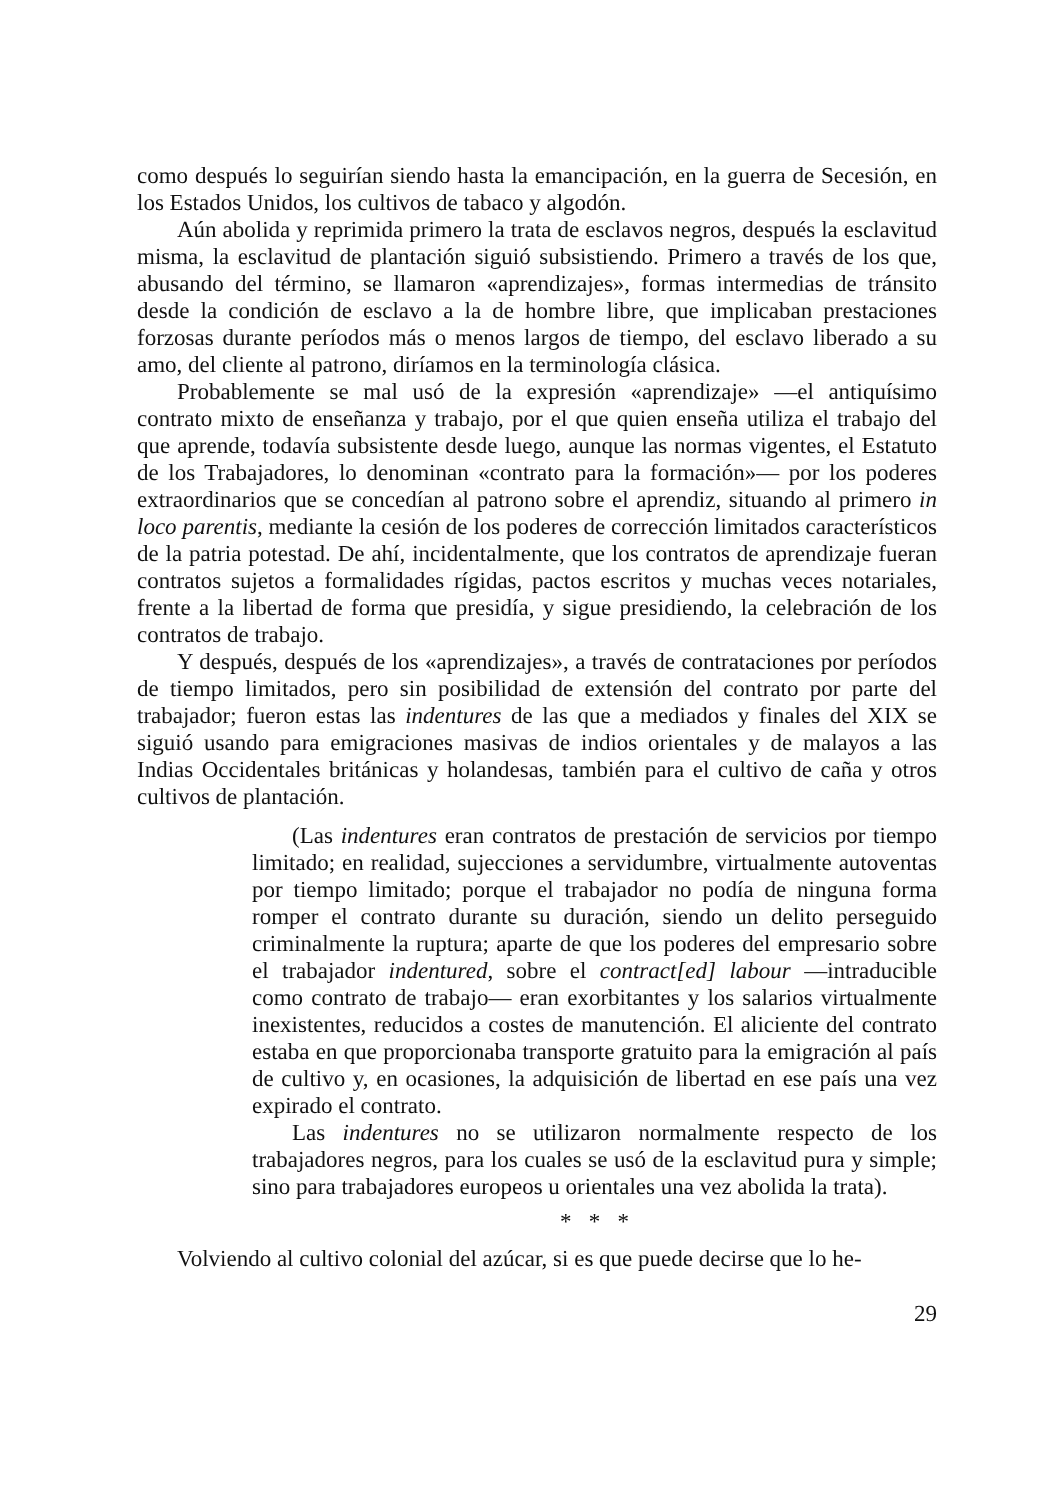como después lo seguirían siendo hasta la emancipación, en la guerra de Secesión, en los Estados Unidos, los cultivos de tabaco y algodón.
Aún abolida y reprimida primero la trata de esclavos negros, después la esclavitud misma, la esclavitud de plantación siguió subsistiendo. Primero a través de los que, abusando del término, se llamaron «aprendizajes», formas intermedias de tránsito desde la condición de esclavo a la de hombre libre, que implicaban prestaciones forzosas durante períodos más o menos largos de tiempo, del esclavo liberado a su amo, del cliente al patrono, diríamos en la terminología clásica.
Probablemente se mal usó de la expresión «aprendizaje» —el antiquísimo contrato mixto de enseñanza y trabajo, por el que quien enseña utiliza el trabajo del que aprende, todavía subsistente desde luego, aunque las normas vigentes, el Estatuto de los Trabajadores, lo denominan «contrato para la formación»— por los poderes extraordinarios que se concedían al patrono sobre el aprendiz, situando al primero in loco parentis, mediante la cesión de los poderes de corrección limitados característicos de la patria potestad. De ahí, incidentalmente, que los contratos de aprendizaje fueran contratos sujetos a formalidades rígidas, pactos escritos y muchas veces notariales, frente a la libertad de forma que presidía, y sigue presidiendo, la celebración de los contratos de trabajo.
Y después, después de los «aprendizajes», a través de contrataciones por períodos de tiempo limitados, pero sin posibilidad de extensión del contrato por parte del trabajador; fueron estas las indentures de las que a mediados y finales del XIX se siguió usando para emigraciones masivas de indios orientales y de malayos a las Indias Occidentales británicas y holandesas, también para el cultivo de caña y otros cultivos de plantación.
(Las indentures eran contratos de prestación de servicios por tiempo limitado; en realidad, sujecciones a servidumbre, virtualmente autoventas por tiempo limitado; porque el trabajador no podía de ninguna forma romper el contrato durante su duración, siendo un delito perseguido criminalmente la ruptura; aparte de que los poderes del empresario sobre el trabajador indentured, sobre el contract[ed] labour —intraducible como contrato de trabajo— eran exorbitantes y los salarios virtualmente inexistentes, reducidos a costes de manutención. El aliciente del contrato estaba en que proporcionaba transporte gratuito para la emigración al país de cultivo y, en ocasiones, la adquisición de libertad en ese país una vez expirado el contrato.
Las indentures no se utilizaron normalmente respecto de los trabajadores negros, para los cuales se usó de la esclavitud pura y simple; sino para trabajadores europeos u orientales una vez abolida la trata).
* * *
Volviendo al cultivo colonial del azúcar, si es que puede decirse que lo he-
29